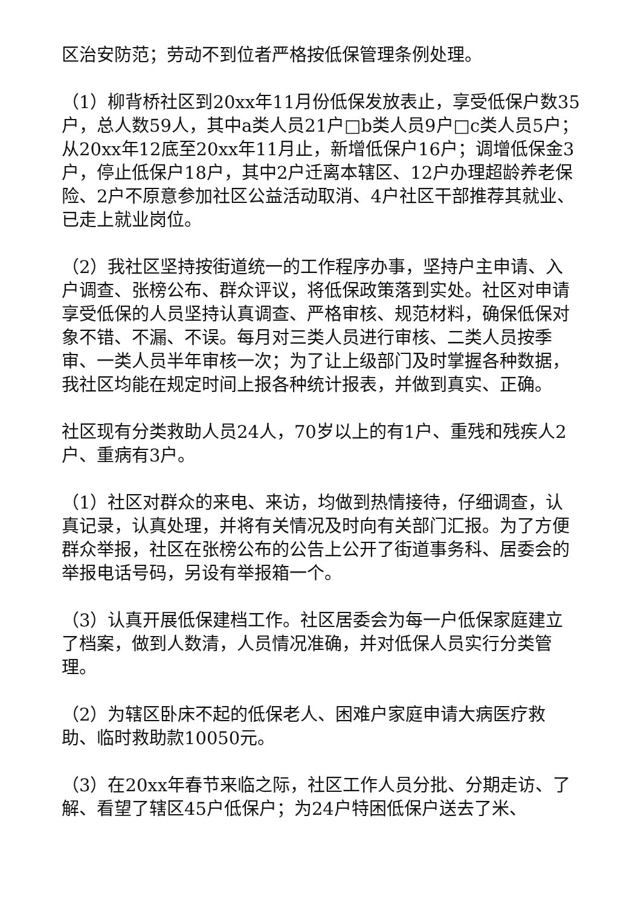区治安防范；劳动不到位者严格按低保管理条例处理。
（1）柳背桥社区到20xx年11月份低保发放表止，享受低保户数35户，总人数59人，其中a类人员21户□b类人员9户□c类人员5户；从20xx年12底至20xx年11月止，新增低保户16户；调增低保金3户，停止低保户18户，其中2户迁离本辖区、12户办理超龄养老保险、2户不原意参加社区公益活动取消、4户社区干部推荐其就业、已走上就业岗位。
（2）我社区坚持按街道统一的工作程序办事，坚持户主申请、入户调查、张榜公布、群众评议，将低保政策落到实处。社区对申请享受低保的人员坚持认真调查、严格审核、规范材料，确保低保对象不错、不漏、不误。每月对三类人员进行审核、二类人员按季审、一类人员半年审核一次；为了让上级部门及时掌握各种数据，我社区均能在规定时间上报各种统计报表，并做到真实、正确。
社区现有分类救助人员24人，70岁以上的有1户、重残和残疾人2户、重病有3户。
（1）社区对群众的来电、来访，均做到热情接待，仔细调查，认真记录，认真处理，并将有关情况及时向有关部门汇报。为了方便群众举报，社区在张榜公布的公告上公开了街道事务科、居委会的举报电话号码，另设有举报箱一个。
（3）认真开展低保建档工作。社区居委会为每一户低保家庭建立了档案，做到人数清，人员情况准确，并对低保人员实行分类管理。
（2）为辖区卧床不起的低保老人、困难户家庭申请大病医疗救助、临时救助款10050元。
（3）在20xx年春节来临之际，社区工作人员分批、分期走访、了解、看望了辖区45户低保户；为24户特困低保户送去了米、